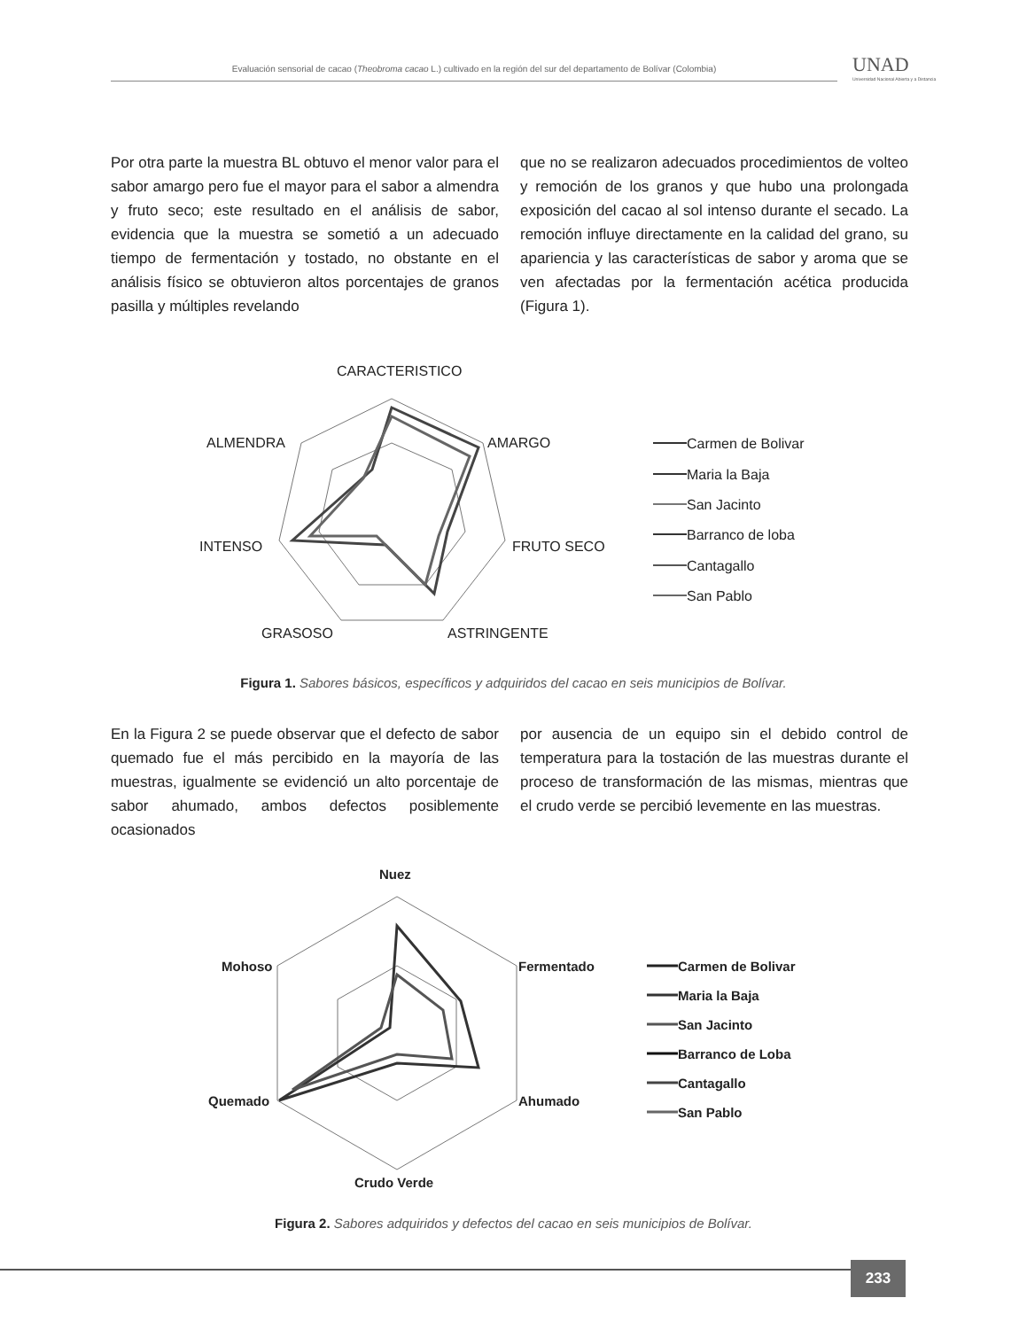Evaluación sensorial de cacao (Theobroma cacao L.) cultivado en la región del sur del departamento de Bolívar (Colombia)
UNAD
Universidad Nacional Abierta y a Distancia
Por otra parte la muestra BL obtuvo el menor valor para el sabor amargo pero fue el mayor para el sabor a almendra y fruto seco; este resultado en el análisis de sabor, evidencia que la muestra se sometió a un adecuado tiempo de fermentación y tostado, no obstante en el análisis físico se obtuvieron altos porcentajes de granos pasilla y múltiples revelando
que no se realizaron adecuados procedimientos de volteo y remoción de los granos y que hubo una prolongada exposición del cacao al sol intenso durante el secado. La remoción influye directamente en la calidad del grano, su apariencia y las características de sabor y aroma que se ven afectadas por la fermentación acética producida (Figura 1).
CARACTERISTICO
ALMENDRA
AMARGO
INTENSO
FRUTO SECO
GRASOSO
ASTRINGENTE
Carmen de Bolivar
Maria la Baja
San Jacinto
Barranco de loba
Cantagallo
San Pablo
Figura 1. Sabores básicos, específicos y adquiridos del cacao en seis municipios de Bolívar.
En la Figura 2 se puede observar que el defecto de sabor quemado fue el más percibido en la mayoría de las muestras, igualmente se evidenció un alto porcentaje de sabor ahumado, ambos defectos posiblemente ocasionados
por ausencia de un equipo sin el debido control de temperatura para la tostación de las muestras durante el proceso de transformación de las mismas, mientras que el crudo verde se percibió levemente en las muestras.
Nuez
Mohoso
Fermentado
Quemado
Ahumado
Crudo Verde
Carmen de Bolivar
Maria la Baja
San Jacinto
Barranco de Loba
Cantagallo
San Pablo
Figura 2. Sabores adquiridos y defectos del cacao en seis municipios de Bolívar.
233